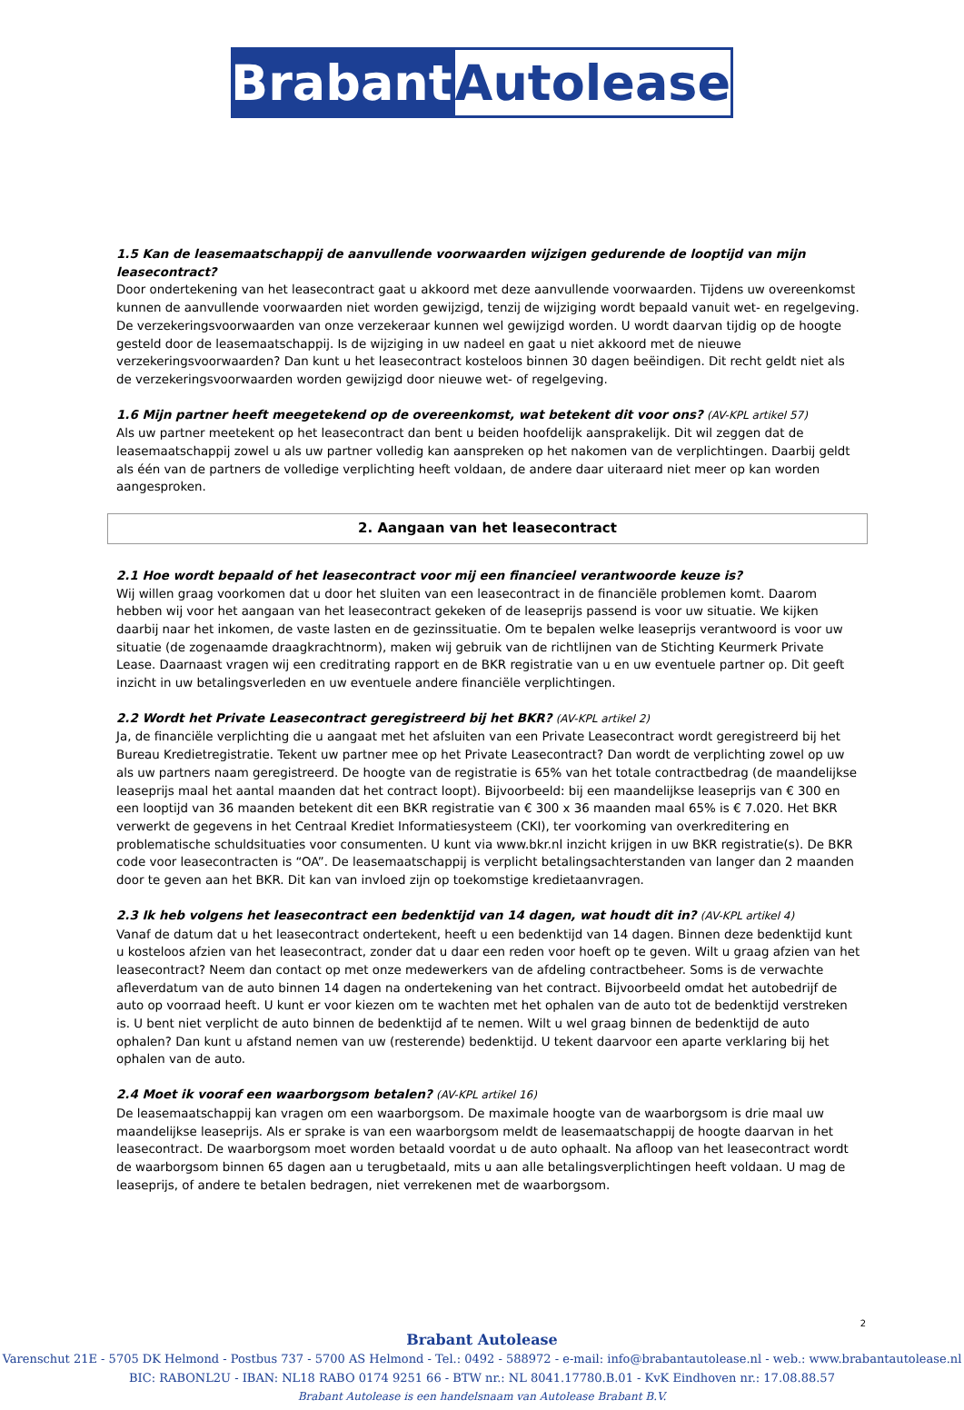Brabant Autolease
1.5 Kan de leasemaatschappij de aanvullende voorwaarden wijzigen gedurende de looptijd van mijn leasecontract?
Door ondertekening van het leasecontract gaat u akkoord met deze aanvullende voorwaarden. Tijdens uw overeenkomst kunnen de aanvullende voorwaarden niet worden gewijzigd, tenzij de wijziging wordt bepaald vanuit wet- en regelgeving. De verzekeringsvoorwaarden van onze verzekeraar kunnen wel gewijzigd worden. U wordt daarvan tijdig op de hoogte gesteld door de leasemaatschappij. Is de wijziging in uw nadeel en gaat u niet akkoord met de nieuwe verzekeringsvoorwaarden? Dan kunt u het leasecontract kosteloos binnen 30 dagen beëindigen. Dit recht geldt niet als de verzekeringsvoorwaarden worden gewijzigd door nieuwe wet- of regelgeving.
1.6 Mijn partner heeft meegetekend op de overeenkomst, wat betekent dit voor ons? (AV-KPL artikel 57)
Als uw partner meetekent op het leasecontract dan bent u beiden hoofdelijk aansprakelijk. Dit wil zeggen dat de leasemaatschappij zowel u als uw partner volledig kan aanspreken op het nakomen van de verplichtingen. Daarbij geldt als één van de partners de volledige verplichting heeft voldaan, de andere daar uiteraard niet meer op kan worden aangesproken.
2. Aangaan van het leasecontract
2.1 Hoe wordt bepaald of het leasecontract voor mij een financieel verantwoorde keuze is?
Wij willen graag voorkomen dat u door het sluiten van een leasecontract in de financiële problemen komt. Daarom hebben wij voor het aangaan van het leasecontract gekeken of de leaseprijs passend is voor uw situatie. We kijken daarbij naar het inkomen, de vaste lasten en de gezinssituatie. Om te bepalen welke leaseprijs verantwoord is voor uw situatie (de zogenaamde draagkrachtnorm), maken wij gebruik van de richtlijnen van de Stichting Keurmerk Private Lease. Daarnaast vragen wij een creditrating rapport en de BKR registratie van u en uw eventuele partner op. Dit geeft inzicht in uw betalingsverleden en uw eventuele andere financiële verplichtingen.
2.2 Wordt het Private Leasecontract geregistreerd bij het BKR? (AV-KPL artikel 2)
Ja, de financiële verplichting die u aangaat met het afsluiten van een Private Leasecontract wordt geregistreerd bij het Bureau Kredietregistratie. Tekent uw partner mee op het Private Leasecontract? Dan wordt de verplichting zowel op uw als uw partners naam geregistreerd. De hoogte van de registratie is 65% van het totale contractbedrag (de maandelijkse leaseprijs maal het aantal maanden dat het contract loopt). Bijvoorbeeld: bij een maandelijkse leaseprijs van € 300 en een looptijd van 36 maanden betekent dit een BKR registratie van € 300 x 36 maanden maal 65% is € 7.020. Het BKR verwerkt de gegevens in het Centraal Krediet Informatiesysteem (CKI), ter voorkoming van overkreditering en problematische schuldsituaties voor consumenten. U kunt via www.bkr.nl inzicht krijgen in uw BKR registratie(s). De BKR code voor leasecontracten is “OA”. De leasemaatschappij is verplicht betalingsachterstanden van langer dan 2 maanden door te geven aan het BKR. Dit kan van invloed zijn op toekomstige kredietaanvragen.
2.3 Ik heb volgens het leasecontract een bedenktijd van 14 dagen, wat houdt dit in? (AV-KPL artikel 4)
Vanaf de datum dat u het leasecontract ondertekent, heeft u een bedenktijd van 14 dagen. Binnen deze bedenktijd kunt u kosteloos afzien van het leasecontract, zonder dat u daar een reden voor hoeft op te geven. Wilt u graag afzien van het leasecontract? Neem dan contact op met onze medewerkers van de afdeling contractbeheer. Soms is de verwachte afleverdatum van de auto binnen 14 dagen na ondertekening van het contract. Bijvoorbeeld omdat het autobedrijf de auto op voorraad heeft. U kunt er voor kiezen om te wachten met het ophalen van de auto tot de bedenktijd verstreken is. U bent niet verplicht de auto binnen de bedenktijd af te nemen. Wilt u wel graag binnen de bedenktijd de auto ophalen? Dan kunt u afstand nemen van uw (resterende) bedenktijd. U tekent daarvoor een aparte verklaring bij het ophalen van de auto.
2.4 Moet ik vooraf een waarborgsom betalen? (AV-KPL artikel 16)
De leasemaatschappij kan vragen om een waarborgsom. De maximale hoogte van de waarborgsom is drie maal uw maandelijkse leaseprijs. Als er sprake is van een waarborgsom meldt de leasemaatschappij de hoogte daarvan in het leasecontract. De waarborgsom moet worden betaald voordat u de auto ophaalt. Na afloop van het leasecontract wordt de waarborgsom binnen 65 dagen aan u terugbetaald, mits u aan alle betalingsverplichtingen heeft voldaan. U mag de leaseprijs, of andere te betalen bedragen, niet verrekenen met de waarborgsom.
2
Brabant Autolease
Varenschut 21E - 5705 DK Helmond - Postbus 737 - 5700 AS Helmond - Tel.: 0492 - 588972 - e-mail: info@brabantautolease.nl - web.: www.brabantautolease.nl
BIC: RABONL2U - IBAN: NL18 RABO 0174 9251 66 - BTW nr.: NL 8041.17780.B.01 - KvK Eindhoven nr.: 17.08.88.57
Brabant Autolease is een handelsnaam van Autolease Brabant B.V.